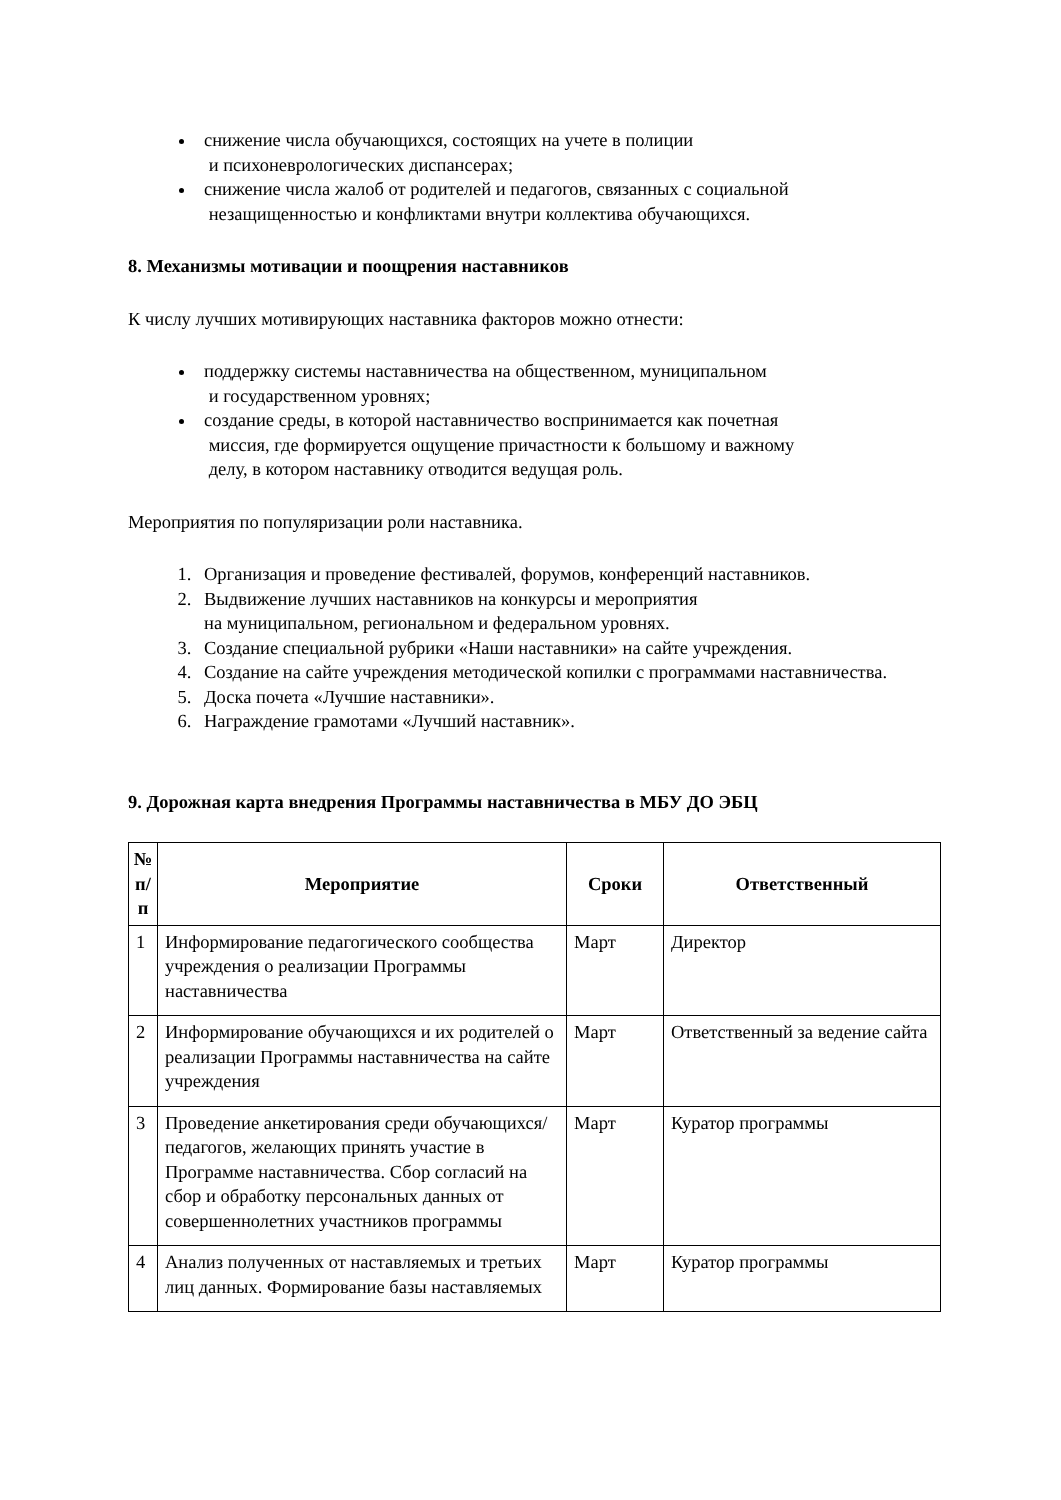снижение числа обучающихся, состоящих на учете в полиции
и психоневрологических диспансерах;
снижение числа жалоб от родителей и педагогов, связанных с социальной
незащищенностью и конфликтами внутри коллектива обучающихся.
8. Механизмы мотивации и поощрения наставников
К числу лучших мотивирующих наставника факторов можно отнести:
поддержку системы наставничества на общественном, муниципальном
и государственном уровнях;
создание среды, в которой наставничество воспринимается как почетная
миссия, где формируется ощущение причастности к большому и важному
делу, в котором наставнику отводится ведущая роль.
Мероприятия по популяризации роли наставника.
1. Организация и проведение фестивалей, форумов, конференций наставников.
2. Выдвижение лучших наставников на конкурсы и мероприятия
на муниципальном, региональном и федеральном уровнях.
3. Создание специальной рубрики «Наши наставники» на сайте учреждения.
4. Создание на сайте учреждения методической копилки с программами наставничества.
5. Доска почета «Лучшие наставники».
6. Награждение грамотами «Лучший наставник».
9. Дорожная карта внедрения Программы наставничества в МБУ ДО ЭБЦ
| № п/п | Мероприятие | Сроки | Ответственный |
| --- | --- | --- | --- |
| 1 | Информирование педагогического сообщества учреждения о реализации Программы наставничества | Март | Директор |
| 2 | Информирование обучающихся и их родителей о реализации Программы наставничества на сайте учреждения | Март | Ответственный за ведение сайта |
| 3 | Проведение анкетирования среди обучающихся/педагогов, желающих принять участие в Программе наставничества. Сбор согласий на сбор и обработку персональных данных от совершеннолетних участников программы | Март | Куратор программы |
| 4 | Анализ полученных от наставляемых и третьих лиц данных. Формирование базы наставляемых | Март | Куратор программы |